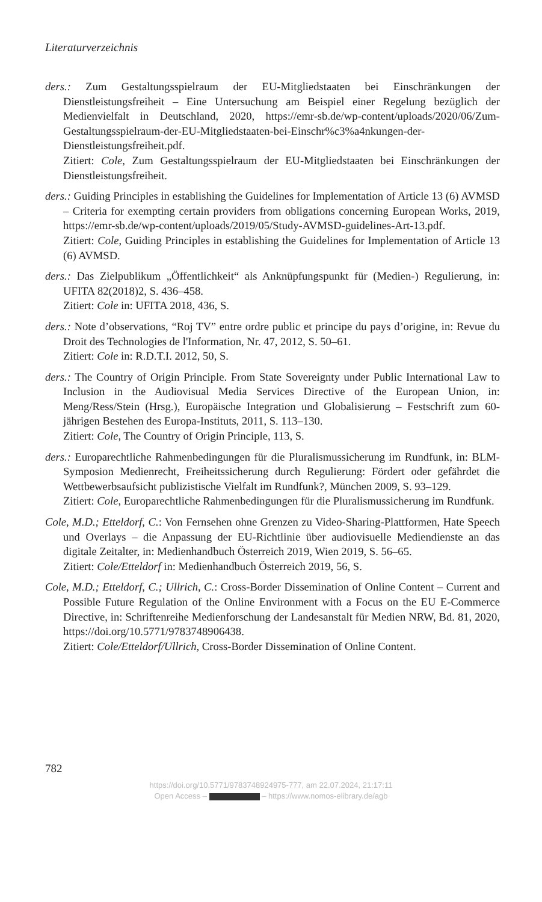Literaturverzeichnis
ders.: Zum Gestaltungsspielraum der EU-Mitgliedstaaten bei Einschränkungen der Dienstleistungsfreiheit – Eine Untersuchung am Beispiel einer Regelung bezüglich der Medienvielfalt in Deutschland, 2020, https://emr-sb.de/wp-content/uploads/2020/06/Zum-Gestaltungsspielraum-der-EU-Mitgliedstaaten-bei-Einschr%c3%a4nkungen-der-Dienstleistungsfreiheit.pdf.
Zitiert: Cole, Zum Gestaltungsspielraum der EU-Mitgliedstaaten bei Einschränkungen der Dienstleistungsfreiheit.
ders.: Guiding Principles in establishing the Guidelines for Implementation of Article 13 (6) AVMSD – Criteria for exempting certain providers from obligations concerning European Works, 2019, https://emr-sb.de/wp-content/uploads/2019/05/Study-AVMSD-guidelines-Art-13.pdf.
Zitiert: Cole, Guiding Principles in establishing the Guidelines for Implementation of Article 13 (6) AVMSD.
ders.: Das Zielpublikum „Öffentlichkeit“ als Anknüpfungspunkt für (Medien-) Regulierung, in: UFITA 82(2018)2, S. 436–458.
Zitiert: Cole in: UFITA 2018, 436, S.
ders.: Note d’observations, “Roj TV” entre ordre public et principe du pays d’origine, in: Revue du Droit des Technologies de l'Information, Nr. 47, 2012, S. 50–61.
Zitiert: Cole in: R.D.T.I. 2012, 50, S.
ders.: The Country of Origin Principle. From State Sovereignty under Public International Law to Inclusion in the Audiovisual Media Services Directive of the European Union, in: Meng/Ress/Stein (Hrsg.), Europäische Integration und Globalisierung – Festschrift zum 60-jährigen Bestehen des Europa-Instituts, 2011, S. 113–130.
Zitiert: Cole, The Country of Origin Principle, 113, S.
ders.: Europarechtliche Rahmenbedingungen für die Pluralismussicherung im Rundfunk, in: BLM-Symposion Medienrecht, Freiheitssicherung durch Regulierung: Fördert oder gefährdet die Wettbewerbsaufsicht publizistische Vielfalt im Rundfunk?, München 2009, S. 93–129.
Zitiert: Cole, Europarechtliche Rahmenbedingungen für die Pluralismussicherung im Rundfunk.
Cole, M.D.; Etteldorf, C.: Von Fernsehen ohne Grenzen zu Video-Sharing-Plattformen, Hate Speech und Overlays – die Anpassung der EU-Richtlinie über audiovisuelle Mediendienste an das digitale Zeitalter, in: Medienhandbuch Österreich 2019, Wien 2019, S. 56–65.
Zitiert: Cole/Etteldorf in: Medienhandbuch Österreich 2019, 56, S.
Cole, M.D.; Etteldorf, C.; Ullrich, C.: Cross-Border Dissemination of Online Content – Current and Possible Future Regulation of the Online Environment with a Focus on the EU E-Commerce Directive, in: Schriftenreihe Medienforschung der Landesanstalt für Medien NRW, Bd. 81, 2020, https://doi.org/10.5771/9783748906438.
Zitiert: Cole/Etteldorf/Ullrich, Cross-Border Dissemination of Online Content.
782
https://doi.org/10.5771/9783748924975-777, am 22.07.2024, 21:17:11
Open Access – – https://www.nomos-elibrary.de/agb